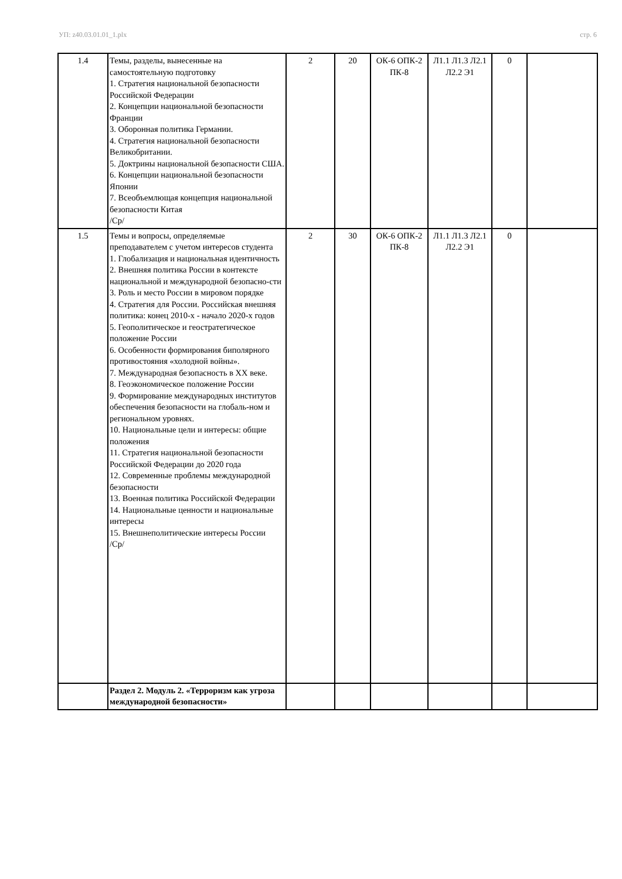УП: z40.03.01.01_1.plx стр. 6
| 1.4 | Темы, разделы, вынесенные на самостоятельную подготовку 1. Стратегия национальной безопасности Российской Федерации 2. Концепции национальной безопасности Франции 3. Оборонная политика Германии. 4. Стратегия национальной безопасности Великобритании. 5. Доктрины национальной безопасности США. 6. Концепции национальной безопасности Японии 7. Всеобъемлющая концепция национальной безопасности Китая /Ср/ | 2 | 20 | ОК-6 ОПК-2 ПК-8 | Л1.1 Л1.3 Л2.1 Л2.2 Э1 | 0 | |
| 1.5 | Темы и вопросы, определяемые преподавателем с учетом интересов студента 1. Глобализация и национальная идентичность 2. Внешняя политика России в контексте национальной и международной безопасно-сти 3. Роль и место России в мировом порядке 4. Стратегия для России. Российская внешняя политика: конец 2010-х - начало 2020-х годов 5. Геополитическое и геостратегическое положение России 6. Особенности формирования биполярного противостояния «холодной войны». 7. Международная безопасность в XX веке. 8. Геоэкономическое положение России 9. Формирование международных институтов обеспечения безопасности на глобаль-ном и региональном уровнях. 10. Национальные цели и интересы: общие положения 11. Стратегия национальной безопасности Российской Федерации до 2020 года 12. Современные проблемы международной безопасности 13. Военная политика Российской Федерации 14. Национальные ценности и национальные интересы 15. Внешнеполитические интересы России /Ср/ | 2 | 30 | ОК-6 ОПК-2 ПК-8 | Л1.1 Л1.3 Л2.1 Л2.2 Э1 | 0 | |
| | Раздел 2. Модуль 2. «Терроризм как угроза международной безопасности» | | | | | | |